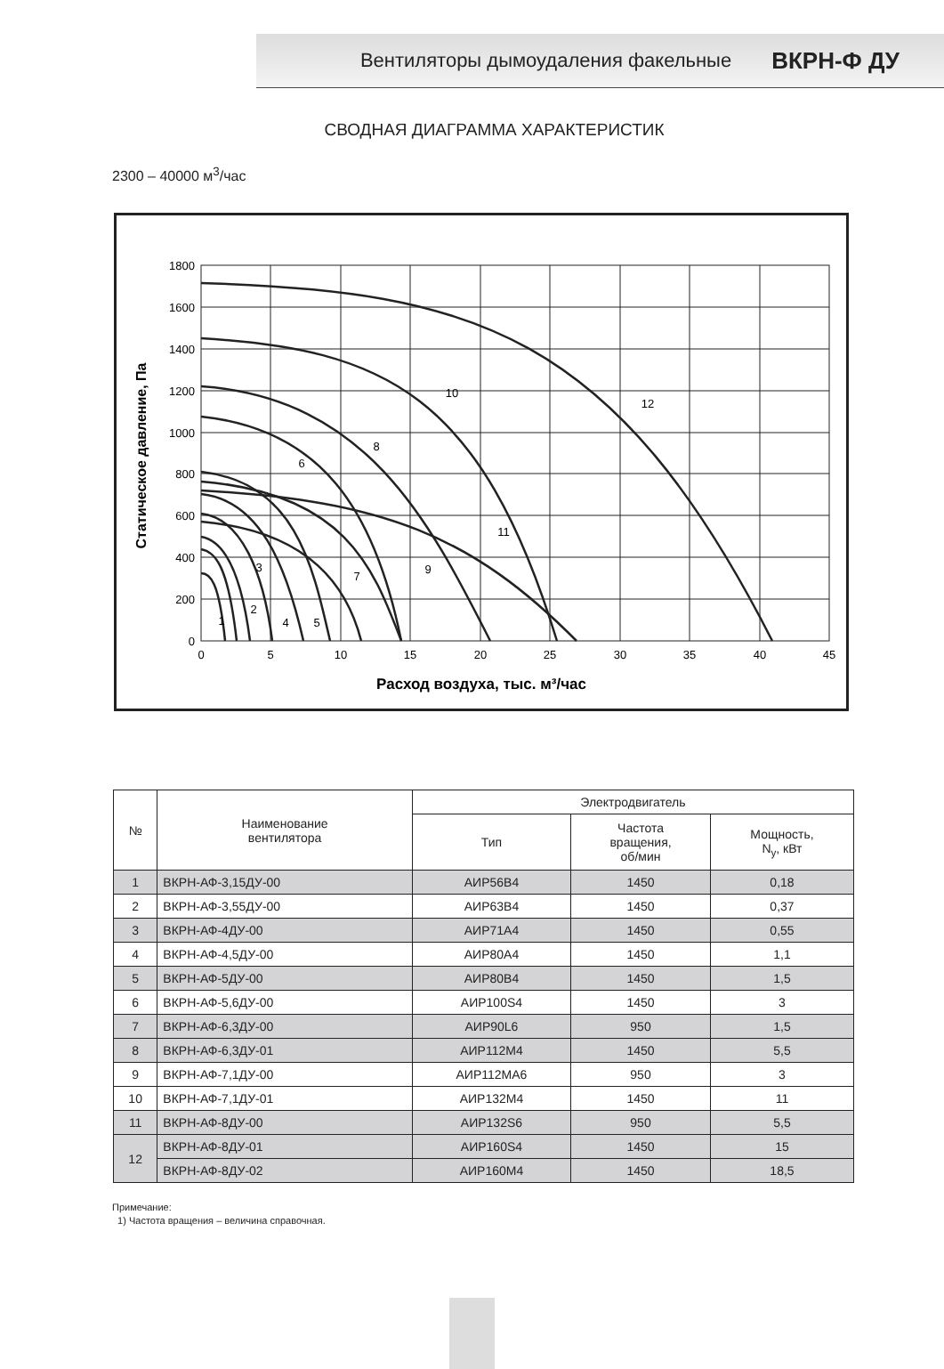Вентиляторы дымоудаления факельные ВКРН-Ф ДУ
СВОДНАЯ ДИАГРАММА ХАРАКТЕРИСТИК
2300 – 40000 м<sup>3</sup>/час
1800
1600
1400
1200
1000
800
600
400
200
0
0
5
10
15
20
25
30
35
40
45
Расход воздуха, тыс. м³/час
1
2
3
4
5
6
7
8
9
10
11
12
Статическое давление, Па
| № | Наименование вентилятора | Электродвигатель | | |
| --- | --- | --- | --- | --- |
| | | Тип | Частота вращения, об/мин | Мощность, N<sub>y</sub>, кВт |
| 1 | ВКРН-АФ-3,15ДУ-00 | АИР56В4 | 1450 | 0,18 |
| 2 | ВКРН-АФ-3,55ДУ-00 | АИР63В4 | 1450 | 0,37 |
| 3 | ВКРН-АФ-4ДУ-00 | АИР71А4 | 1450 | 0,55 |
| 4 | ВКРН-АФ-4,5ДУ-00 | АИР80А4 | 1450 | 1,1 |
| 5 | ВКРН-АФ-5ДУ-00 | АИР80В4 | 1450 | 1,5 |
| 6 | ВКРН-АФ-5,6ДУ-00 | АИР100S4 | 1450 | 3 |
| 7 | ВКРН-АФ-6,3ДУ-00 | АИР90L6 | 950 | 1,5 |
| 8 | ВКРН-АФ-6,3ДУ-01 | АИР112М4 | 1450 | 5,5 |
| 9 | ВКРН-АФ-7,1ДУ-00 | АИР112МА6 | 950 | 3 |
| 10 | ВКРН-АФ-7,1ДУ-01 | АИР132М4 | 1450 | 11 |
| 11 | ВКРН-АФ-8ДУ-00 | АИР132S6 | 950 | 5,5 |
| 12 | ВКРН-АФ-8ДУ-01 | АИР160S4 | 1450 | 15 |
| | ВКРН-АФ-8ДУ-02 | АИР160М4 | 1450 | 18,5 |
Примечание:
1) Частота вращения – величина справочная.